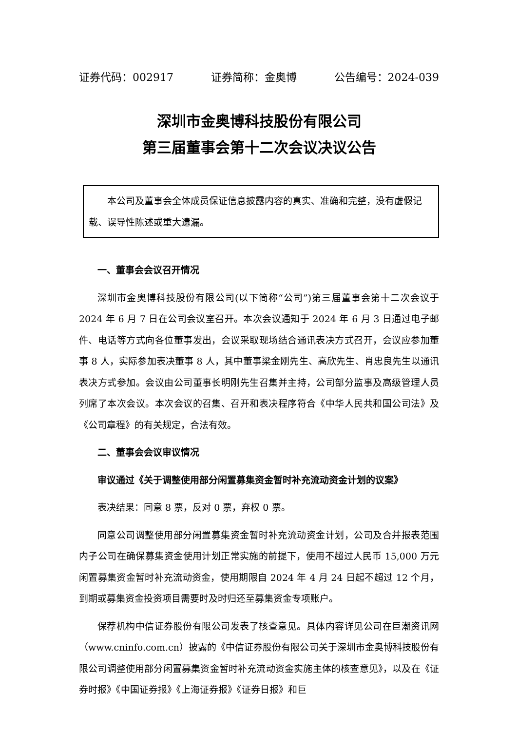证券代码：002917 证券简称：金奥博 公告编号：2024-039
深圳市金奥博科技股份有限公司
第三届董事会第十二次会议决议公告
本公司及董事会全体成员保证信息披露内容的真实、准确和完整，没有虚假记载、误导性陈述或重大遗漏。
一、董事会会议召开情况
深圳市金奥博科技股份有限公司(以下简称“公司”)第三届董事会第十二次会议于 2024 年 6 月 7 日在公司会议室召开。本次会议通知于 2024 年 6 月 3 日通过电子邮件、电话等方式向各位董事发出，会议采取现场结合通讯表决方式召开，会议应参加董事 8 人，实际参加表决董事 8 人，其中董事梁金刚先生、高欣先生、肖忠良先生以通讯表决方式参加。会议由公司董事长明刚先生召集并主持，公司部分监事及高级管理人员列席了本次会议。本次会议的召集、召开和表决程序符合《中华人民共和国公司法》及《公司章程》的有关规定，合法有效。
二、董事会会议审议情况
审议通过《关于调整使用部分闲置募集资金暂时补充流动资金计划的议案》
表决结果：同意 8 票，反对 0 票，弃权 0 票。
同意公司调整使用部分闲置募集资金暂时补充流动资金计划，公司及合并报表范围内子公司在确保募集资金使用计划正常实施的前提下，使用不超过人民币 15,000 万元闲置募集资金暂时补充流动资金，使用期限自 2024 年 4 月 24 日起不超过 12 个月，到期或募集资金投资项目需要时及时归还至募集资金专项账户。
保荐机构中信证券股份有限公司发表了核查意见。具体内容详见公司在巨潮资讯网（www.cninfo.com.cn）披露的《中信证券股份有限公司关于深圳市金奥博科技股份有限公司调整使用部分闲置募集资金暂时补充流动资金实施主体的核查意见》，以及在《证券时报》《中国证券报》《上海证券报》《证券日报》和巨